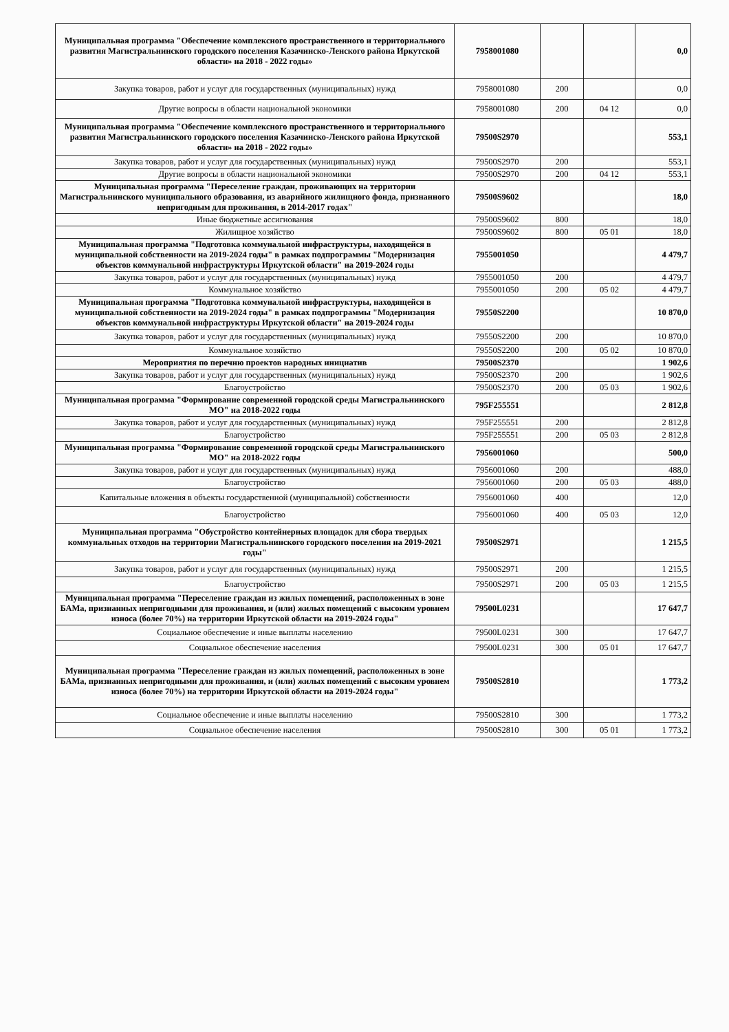| Муниципальная программа "Обеспечение комплексного пространственного и территориального развития Магистральнинского городского поселения Казачинско-Ленского района Иркутской области» на 2018 - 2022 годы» | 7958001080 | | | 0,0 |
| Закупка товаров, работ и услуг для государственных (муниципальных) нужд | 7958001080 | 200 | | 0,0 |
| Другие вопросы в области национальной экономики | 7958001080 | 200 | 04 12 | 0,0 |
| Муниципальная программа "Обеспечение комплексного пространственного и территориального развития Магистральнинского городского поселения Казачинско-Ленского района Иркутской области» на 2018 - 2022 годы» | 79500S2970 | | | 553,1 |
| Закупка товаров, работ и услуг для государственных (муниципальных) нужд | 79500S2970 | 200 | | 553,1 |
| Другие вопросы в области национальной экономики | 79500S2970 | 200 | 04 12 | 553,1 |
| Муниципальная программа "Переселение граждан, проживающих на территории Магистральнинского муниципального образования, из аварийного жилищного фонда, признанного непригодным для проживания, в 2014-2017 годах" | 79500S9602 | | | 18,0 |
| Иные бюджетные ассигнования | 79500S9602 | 800 | | 18,0 |
| Жилищное хозяйство | 79500S9602 | 800 | 05 01 | 18,0 |
| Муниципальная программа "Подготовка коммунальной инфраструктуры, находящейся в муниципальной собственности на 2019-2024 годы" в рамках подпрограммы "Модернизация объектов коммунальной инфраструктуры Иркутской области" на 2019-2024 годы | 7955001050 | | | 4 479,7 |
| Закупка товаров, работ и услуг для государственных (муниципальных) нужд | 7955001050 | 200 | | 4 479,7 |
| Коммунальное хозяйство | 7955001050 | 200 | 05 02 | 4 479,7 |
| Муниципальная программа "Подготовка коммунальной инфраструктуры, находящейся в муниципальной собственности на 2019-2024 годы" в рамках подпрограммы "Модернизация объектов коммунальной инфраструктуры Иркутской области" на 2019-2024 годы | 79550S2200 | | | 10 870,0 |
| Закупка товаров, работ и услуг для государственных (муниципальных) нужд | 79550S2200 | 200 | | 10 870,0 |
| Коммунальное хозяйство | 79550S2200 | 200 | 05 02 | 10 870,0 |
| Мероприятия по перечню проектов народных инициатив | 79500S2370 | | | 1 902,6 |
| Закупка товаров, работ и услуг для государственных (муниципальных) нужд | 79500S2370 | 200 | | 1 902,6 |
| Благоустройство | 79500S2370 | 200 | 05 03 | 1 902,6 |
| Муниципальная программа "Формирование современной городской среды Магистральнинского МО" на 2018-2022 годы | 795F255551 | | | 2 812,8 |
| Закупка товаров, работ и услуг для государственных (муниципальных) нужд | 795F255551 | 200 | | 2 812,8 |
| Благоустройство | 795F255551 | 200 | 05 03 | 2 812,8 |
| Муниципальная программа "Формирование современной городской среды Магистральнинского МО" на 2018-2022 годы | 7956001060 | | | 500,0 |
| Закупка товаров, работ и услуг для государственных (муниципальных) нужд | 7956001060 | 200 | | 488,0 |
| Благоустройство | 7956001060 | 200 | 05 03 | 488,0 |
| Капитальные вложения в объекты государственной (муниципальной) собственности | 7956001060 | 400 | | 12,0 |
| Благоустройство | 7956001060 | 400 | 05 03 | 12,0 |
| Муниципальная программа "Обустройство контейнерных площадок для сбора твердых коммунальных отходов на территории Магистральнинского городского поселения на 2019-2021 годы" | 79500S2971 | | | 1 215,5 |
| Закупка товаров, работ и услуг для государственных (муниципальных) нужд | 79500S2971 | 200 | | 1 215,5 |
| Благоустройство | 79500S2971 | 200 | 05 03 | 1 215,5 |
| Муниципальная программа "Переселение граждан из жилых помещений, расположенных в зоне БАМа, признанных непригодными для проживания, и (или) жилых помещений с высоким уровнем износа (более 70%) на территории Иркутской области на 2019-2024 годы" | 79500L0231 | | | 17 647,7 |
| Социальное обеспечение и иные выплаты населению | 79500L0231 | 300 | | 17 647,7 |
| Социальное обеспечение населения | 79500L0231 | 300 | 05 01 | 17 647,7 |
| Муниципальная программа "Переселение граждан из жилых помещений, расположенных в зоне БАМа, признанных непригодными для проживания, и (или) жилых помещений с высоким уровнем износа (более 70%) на территории Иркутской области на 2019-2024 годы" | 79500S2810 | | | 1 773,2 |
| Социальное обеспечение и иные выплаты населению | 79500S2810 | 300 | | 1 773,2 |
| Социальное обеспечение населения | 79500S2810 | 300 | 05 01 | 1 773,2 |